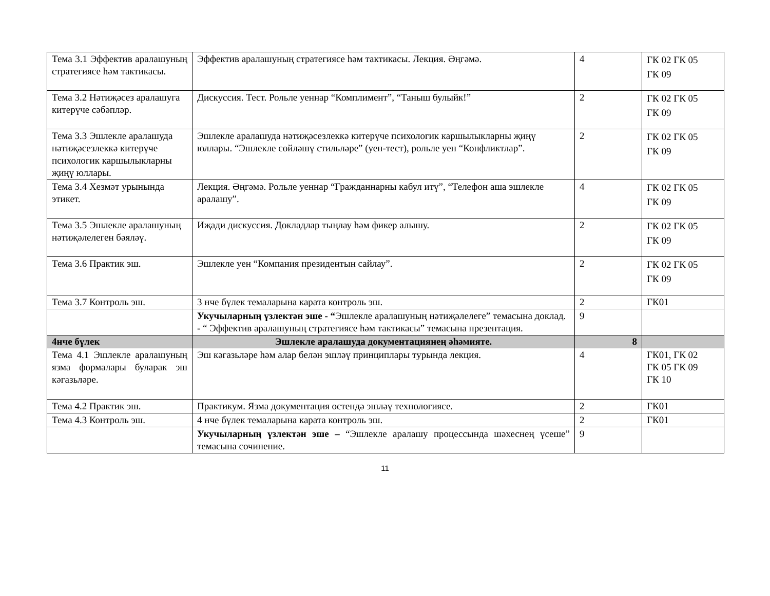| Тема 3.1 Эффектив аралашуның стратегиясе һәм тактикасы. | Эффектив аралашуның стратегиясе һәм тактикасы. Лекция. Әңгәмә. | 4 | ГК 02 ГК 05 ГК 09 |
| Тема 3.2 Нәтиҗәсез аралашуга китерүче сәбәпләр. | Дискуссия. Тест. Рольле уеннар “Комплимент”, “Таныш булыйк!” | 2 | ГК 02 ГК 05 ГК 09 |
| Тема 3.3 Эшлекле аралашуда нәтиҗәсезлеккә китерүче психологик каршылыкларны җиңү юллары. | Эшлекле аралашуда нәтиҗәсезлеккә китерүче психологик каршылыкларны җиңү юллары. “Эшлекле сөйләшү стильләре” (уен-тест), рольле уен “Конфликтлар”. | 2 | ГК 02 ГК 05 ГК 09 |
| Тема 3.4 Хезмәт урынында этикет. | Лекция. Әңгәмә. Рольле уеннар “Гражданнарны кабул итү”, “Телефон аша эшлекле аралашу”. | 4 | ГК 02 ГК 05 ГК 09 |
| Тема 3.5 Эшлекле аралашуның нәтиҗәлелеген бәяләү. | Иҗади дискуссия. Докладлар тыңлау һәм фикер алышу. | 2 | ГК 02 ГК 05 ГК 09 |
| Тема 3.6 Практик эш. | Эшлекле уен “Компания президентын сайлау”. | 2 | ГК 02 ГК 05 ГК 09 |
| Тема 3.7 Контроль эш. | 3 нче бүлек темаларына карата контроль эш. | 2 | ГК01 |
| | Укучыларның үзлектән эше - “ Эшлекле аралашуның нәтиҗәлелеге” темасына доклад. - “ Эффектив аралашуның стратегиясе һәм тактикасы” темасына презентация. | 9 | |
| 4нче бүлек | Эшлекле аралашуда документациянең әһәмияте. | 8 | |
| Тема 4.1 Эшлекле аралашуның язма формалары буларак эш кәгазьләре. | Эш кәгазьләре һәм алар белән эшләү принциплары турында лекция. | 4 | ГК01, ГК 02 ГК 05 ГК 09 ГК 10 |
| Тема 4.2 Практик эш. | Практикум. Язма документация өстендә эшләү технологиясе. | 2 | ГК01 |
| Тема 4.3 Контроль эш. | 4 нче бүлек темаларына карата контроль эш. | 2 | ГК01 |
| | Укучыларның үзлектән эше – “Эшлекле аралашу процессында шәхеснең үсеше” темасына сочинение. | 9 | |
11